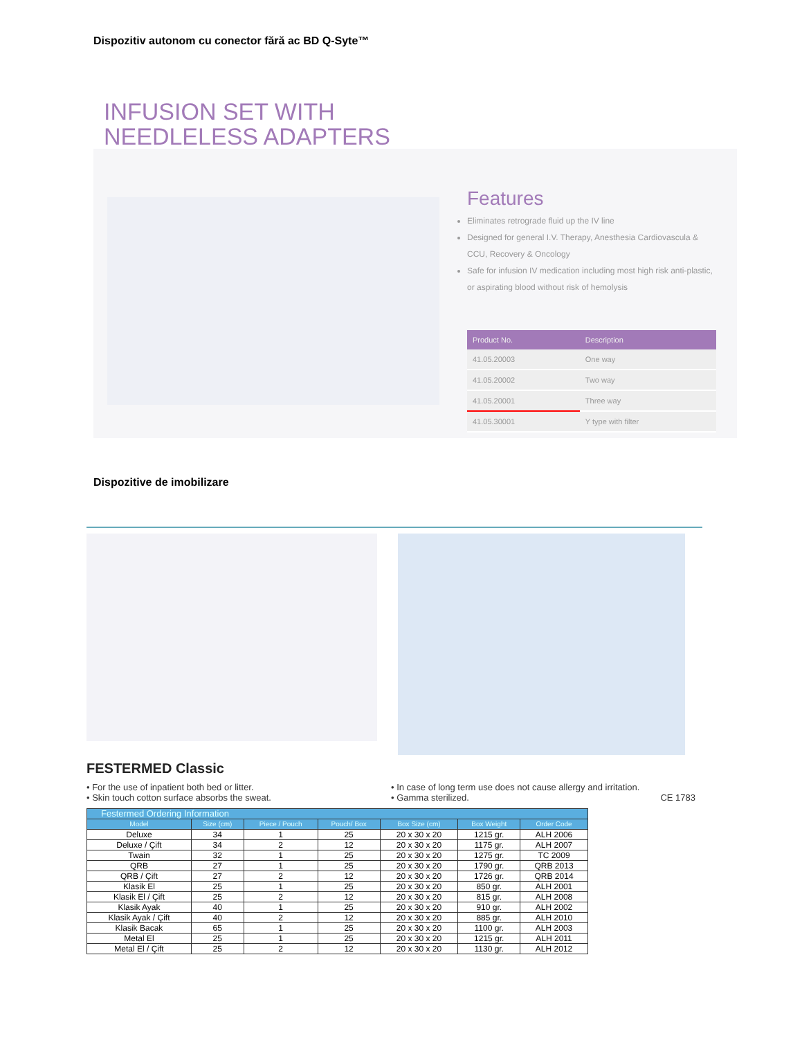Dispozitiv autonom cu conector fără ac BD Q-Syte™
INFUSION SET WITH
NEEDLELESS ADAPTERS
Features
Eliminates retrograde fluid up the IV line
Designed for general I.V. Therapy, Anesthesia Cardiovascula & CCU, Recovery & Oncology
Safe for infusion IV medication including most high risk anti-plastic, or aspirating blood without risk of hemolysis
| Product No. | Description |
| --- | --- |
| 41.05.20003 | One way |
| 41.05.20002 | Two way |
| 41.05.20001 | Three way |
| 41.05.30001 | Y type with filter |
Dispozitive de imobilizare
FESTERMED Classic
• For the use of inpatient both bed or litter.
• Skin touch cotton surface absorbs the sweat.
• In case of long term use does not cause allergy and irritation.
• Gamma sterilized. CE 1783
| Festermed Ordering Information | | | | | | |
| --- | --- | --- | --- | --- | --- | --- |
| Model | Size (cm) | Piece / Pouch | Pouch/ Box | Box Size (cm) | Box Weight | Order Code |
| Deluxe | 34 | 1 | 25 | 20 x 30 x 20 | 1215 gr. | ALH 2006 |
| Deluxe / Çift | 34 | 2 | 12 | 20 x 30 x 20 | 1175 gr. | ALH 2007 |
| Twain | 32 | 1 | 25 | 20 x 30 x 20 | 1275 gr. | TC 2009 |
| QRB | 27 | 1 | 25 | 20 x 30 x 20 | 1790 gr. | QRB 2013 |
| QRB / Çift | 27 | 2 | 12 | 20 x 30 x 20 | 1726 gr. | QRB 2014 |
| Klasik El | 25 | 1 | 25 | 20 x 30 x 20 | 850 gr. | ALH 2001 |
| Klasik El / Çift | 25 | 2 | 12 | 20 x 30 x 20 | 815 gr. | ALH 2008 |
| Klasik Ayak | 40 | 1 | 25 | 20 x 30 x 20 | 910 gr. | ALH 2002 |
| Klasik Ayak / Çift | 40 | 2 | 12 | 20 x 30 x 20 | 885 gr. | ALH 2010 |
| Klasik Bacak | 65 | 1 | 25 | 20 x 30 x 20 | 1100 gr. | ALH 2003 |
| Metal El | 25 | 1 | 25 | 20 x 30 x 20 | 1215 gr. | ALH 2011 |
| Metal El / Çift | 25 | 2 | 12 | 20 x 30 x 20 | 1130 gr. | ALH 2012 |